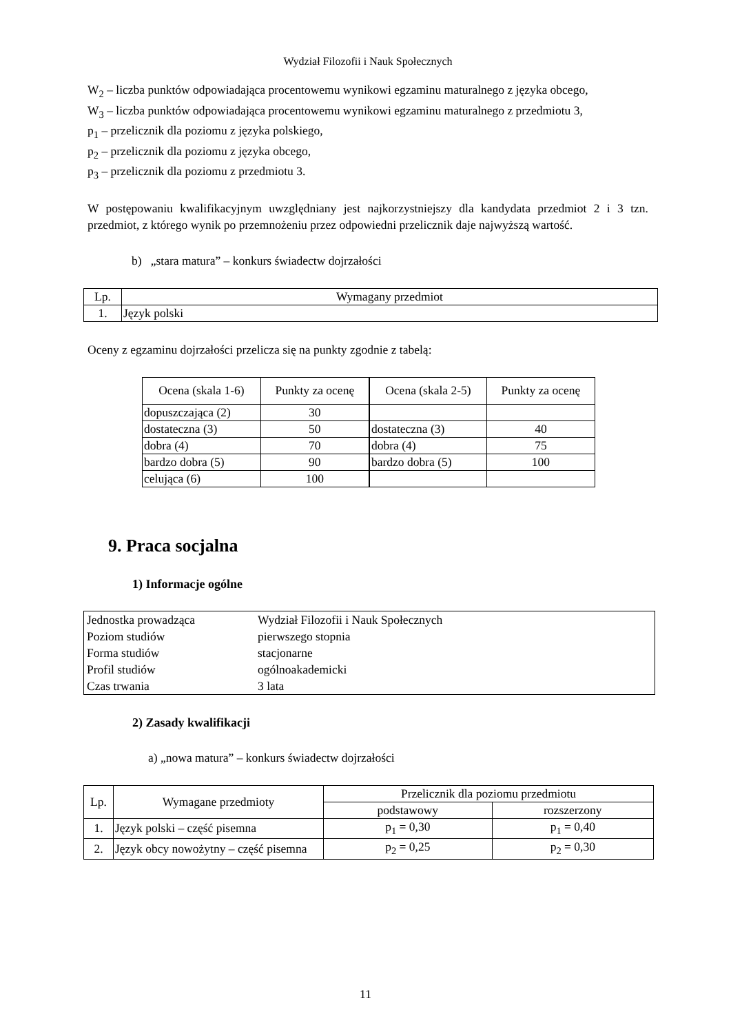Wydział Filozofii i Nauk Społecznych
W<sub>2</sub> – liczba punktów odpowiadająca procentowemu wynikowi egzaminu maturalnego z języka obcego,
W<sub>3</sub> – liczba punktów odpowiadająca procentowemu wynikowi egzaminu maturalnego z przedmiotu 3,
p<sub>1</sub> – przelicznik dla poziomu z języka polskiego,
p<sub>2</sub> – przelicznik dla poziomu z języka obcego,
p<sub>3</sub> – przelicznik dla poziomu z przedmiotu 3.
W postępowaniu kwalifikacyjnym uwzględniany jest najkorzystniejszy dla kandydata przedmiot 2 i 3 tzn. przedmiot, z którego wynik po przemnożeniu przez odpowiedni przelicznik daje najwyższą wartość.
b) „stara matura” – konkurs świadectw dojrzałości
| Lp. | Wymagany przedmiot |
| --- | --- |
| 1. | Język polski |
Oceny z egzaminu dojrzałości przelicza się na punkty zgodnie z tabelą:
| Ocena (skala 1-6) | Punkty za ocenę | Ocena (skala 2-5) | Punkty za ocenę |
| --- | --- | --- | --- |
| dopuszczająca (2) | 30 | | |
| dostateczna (3) | 50 | dostateczna (3) | 40 |
| dobra (4) | 70 | dobra (4) | 75 |
| bardzo dobra (5) | 90 | bardzo dobra (5) | 100 |
| celująca (6) | 100 | | |
9. Praca socjalna
1) Informacje ogólne
| Jednostka prowadząca | Wydział Filozofii i Nauk Społecznych |
| Poziom studiów | pierwszego stopnia |
| Forma studiów | stacjonarne |
| Profil studiów | ogólnoakademicki |
| Czas trwania | 3 lata |
2) Zasady kwalifikacji
a) „nowa matura” – konkurs świadectw dojrzałości
| Lp. | Wymagane przedmioty | Przelicznik dla poziomu przedmiotu | |
| --- | --- | --- | --- |
| | | podstawowy | rozszerzony |
| 1. | Język polski – część pisemna | p<sub>1</sub> = 0,30 | p<sub>1</sub> = 0,40 |
| 2. | Język obcy nowożytny – część pisemna | p<sub>2</sub> = 0,25 | p<sub>2</sub> = 0,30 |
11